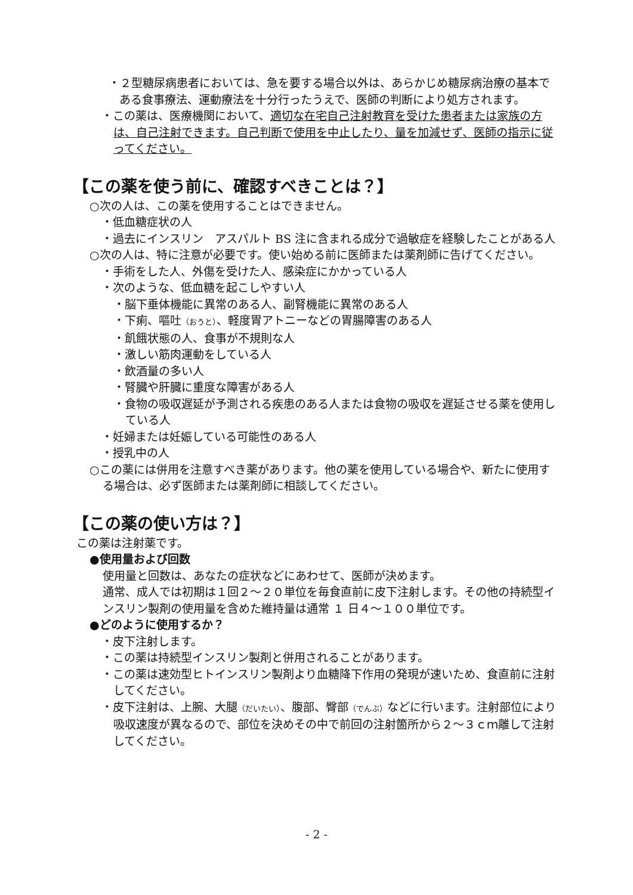・２型糖尿病患者においては、急を要する場合以外は、あらかじめ糖尿病治療の基本である食事療法、運動療法を十分行ったうえで、医師の判断により処方されます。
・この薬は、医療機関において、適切な在宅自己注射教育を受けた患者または家族の方は、自己注射できます。自己判断で使用を中止したり、量を加減せず、医師の指示に従ってください。
【この薬を使う前に、確認すべきことは？】
○次の人は、この薬を使用することはできません。
・低血糖症状の人
・過去にインスリン　アスパルト BS 注に含まれる成分で過敏症を経験したことがある人
○次の人は、特に注意が必要です。使い始める前に医師または薬剤師に告げてください。
・手術をした人、外傷を受けた人、感染症にかかっている人
・次のような、低血糖を起こしやすい人
・脳下垂体機能に異常のある人、副腎機能に異常のある人
・下痢、嘔吐（おうと）、軽度胃アトニーなどの胃腸障害のある人
・飢餓状態の人、食事が不規則な人
・激しい筋肉運動をしている人
・飲酒量の多い人
・腎臓や肝臓に重度な障害がある人
・食物の吸収遅延が予測される疾患のある人または食物の吸収を遅延させる薬を使用している人
・妊婦または妊娠している可能性のある人
・授乳中の人
○この薬には併用を注意すべき薬があります。他の薬を使用している場合や、新たに使用する場合は、必ず医師または薬剤師に相談してください。
【この薬の使い方は？】
この薬は注射薬です。
●使用量および回数
使用量と回数は、あなたの症状などにあわせて、医師が決めます。
通常、成人では初期は１回２～２０単位を毎食直前に皮下注射します。その他の持続型インスリン製剤の使用量を含めた維持量は通常 １ 日４～１００単位です。
●どのように使用するか？
・皮下注射します。
・この薬は持続型インスリン製剤と併用されることがあります。
・この薬は速効型ヒトインスリン製剤より血糖降下作用の発現が速いため、食直前に注射してください。
・皮下注射は、上腕、大腿（だいたい）、腹部、臀部（でんぶ）などに行います。注射部位により吸収速度が異なるので、部位を決めその中で前回の注射箇所から２～３ｃｍ離して注射してください。
- 2 -